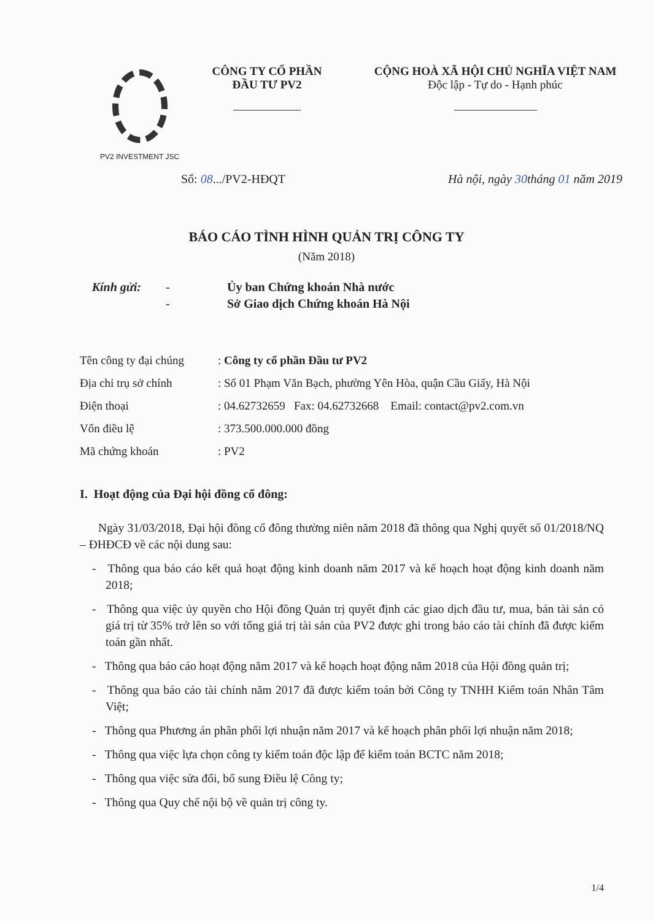PV2 INVESTMENT JSC
CÔNG TY CỔ PHẦN
ĐẦU TƯ PV2
CỘNG HOÀ XÃ HỘI CHỦ NGHĨA VIỆT NAM
Độc lập - Tự do - Hạnh phúc
Số: 08.../PV2-HĐQT Hà nội, ngày 30tháng 01 năm 2019
BÁO CÁO TÌNH HÌNH QUẢN TRỊ CÔNG TY
(Năm 2018)
Kính gửi: - Ủy ban Chứng khoán Nhà nước - Sở Giao dịch Chứng khoán Hà Nội
Tên công ty đại chúng: Công ty cổ phần Đầu tư PV2
Địa chỉ trụ sở chính: Số 01 Phạm Văn Bạch, phường Yên Hòa, quận Cầu Giấy, Hà Nội
Điện thoại: 04.62732659 Fax: 04.62732668 Email: contact@pv2.com.vn
Vốn điều lệ: 373.500.000.000 đồng
Mã chứng khoán: PV2
I. Hoạt động của Đại hội đồng cổ đông:
Ngày 31/03/2018, Đại hội đồng cổ đông thường niên năm 2018 đã thông qua Nghị quyết số 01/2018/NQ – ĐHĐCĐ về các nội dung sau:
- Thông qua báo cáo kết quả hoạt động kinh doanh năm 2017 và kế hoạch hoạt động kinh doanh năm 2018;
- Thông qua việc ủy quyền cho Hội đồng Quản trị quyết định các giao dịch đầu tư, mua, bán tài sản có giá trị từ 35% trở lên so với tổng giá trị tài sản của PV2 được ghi trong báo cáo tài chính đã được kiểm toán gần nhất.
- Thông qua báo cáo hoạt động năm 2017 và kế hoạch hoạt động năm 2018 của Hội đồng quản trị;
- Thông qua báo cáo tài chính năm 2017 đã được kiểm toán bởi Công ty TNHH Kiểm toán Nhân Tâm Việt;
- Thông qua Phương án phân phối lợi nhuận năm 2017 và kế hoạch phân phối lợi nhuận năm 2018;
- Thông qua việc lựa chọn công ty kiểm toán độc lập để kiểm toán BCTC năm 2018;
- Thông qua việc sửa đổi, bổ sung Điều lệ Công ty;
- Thông qua Quy chế nội bộ về quản trị công ty.
1/4